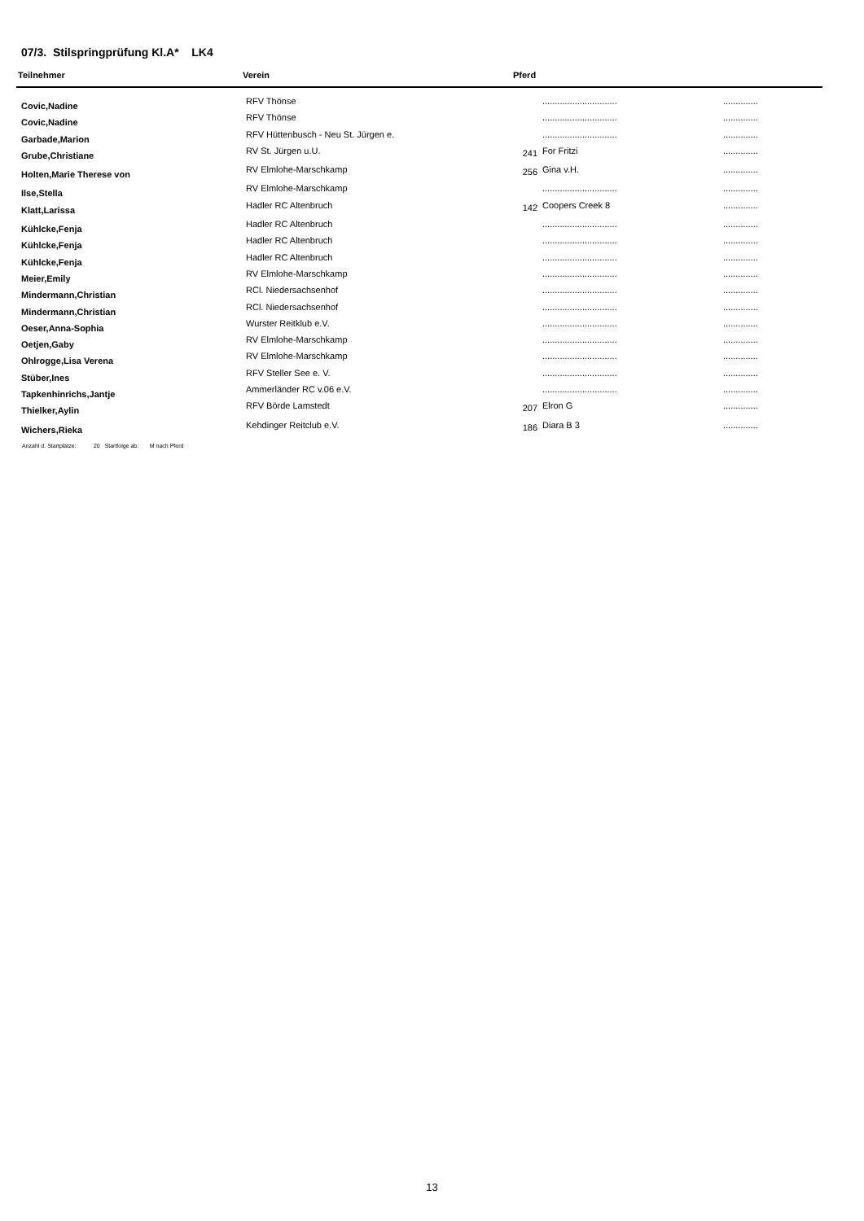07/3. Stilspringprüfung Kl.A* LK4
| Teilnehmer | Verein | Pferd | | |
| --- | --- | --- | --- | --- |
| Covic,Nadine | RFV Thönse | | .............................. | .............. |
| Covic,Nadine | RFV Thönse | | .............................. | .............. |
| Garbade,Marion | RFV Hüttenbusch - Neu St. Jürgen e. | | .............................. | .............. |
| Grube,Christiane | RV St. Jürgen u.U. | 241 | For Fritzi | .............. |
| Holten,Marie Therese von | RV Elmlohe-Marschkamp | 256 | Gina v.H. | .............. |
| Ilse,Stella | RV Elmlohe-Marschkamp | | .............................. | .............. |
| Klatt,Larissa | Hadler RC Altenbruch | 142 | Coopers Creek 8 | .............. |
| Kühlcke,Fenja | Hadler RC Altenbruch | | .............................. | .............. |
| Kühlcke,Fenja | Hadler RC Altenbruch | | .............................. | .............. |
| Kühlcke,Fenja | Hadler RC Altenbruch | | .............................. | .............. |
| Meier,Emily | RV Elmlohe-Marschkamp | | .............................. | .............. |
| Mindermann,Christian | RCl. Niedersachsenhof | | .............................. | .............. |
| Mindermann,Christian | RCl. Niedersachsenhof | | .............................. | .............. |
| Oeser,Anna-Sophia | Wurster Reitklub e.V. | | .............................. | .............. |
| Oetjen,Gaby | RV Elmlohe-Marschkamp | | .............................. | .............. |
| Ohlrogge,Lisa Verena | RV Elmlohe-Marschkamp | | .............................. | .............. |
| Stüber,Ines | RFV Steller See e. V. | | .............................. | .............. |
| Tapkenhinrichs,Jantje | Ammerländer RC v.06 e.V. | | .............................. | .............. |
| Thielker,Aylin | RFV Börde Lamstedt | 207 | Elron G | .............. |
| Wichers,Rieka | Kehdinger Reitclub e.V. | 186 | Diara B 3 | .............. |
Anzahl d. Startplätze: 20 Startfolge ab: M nach Pferd
13